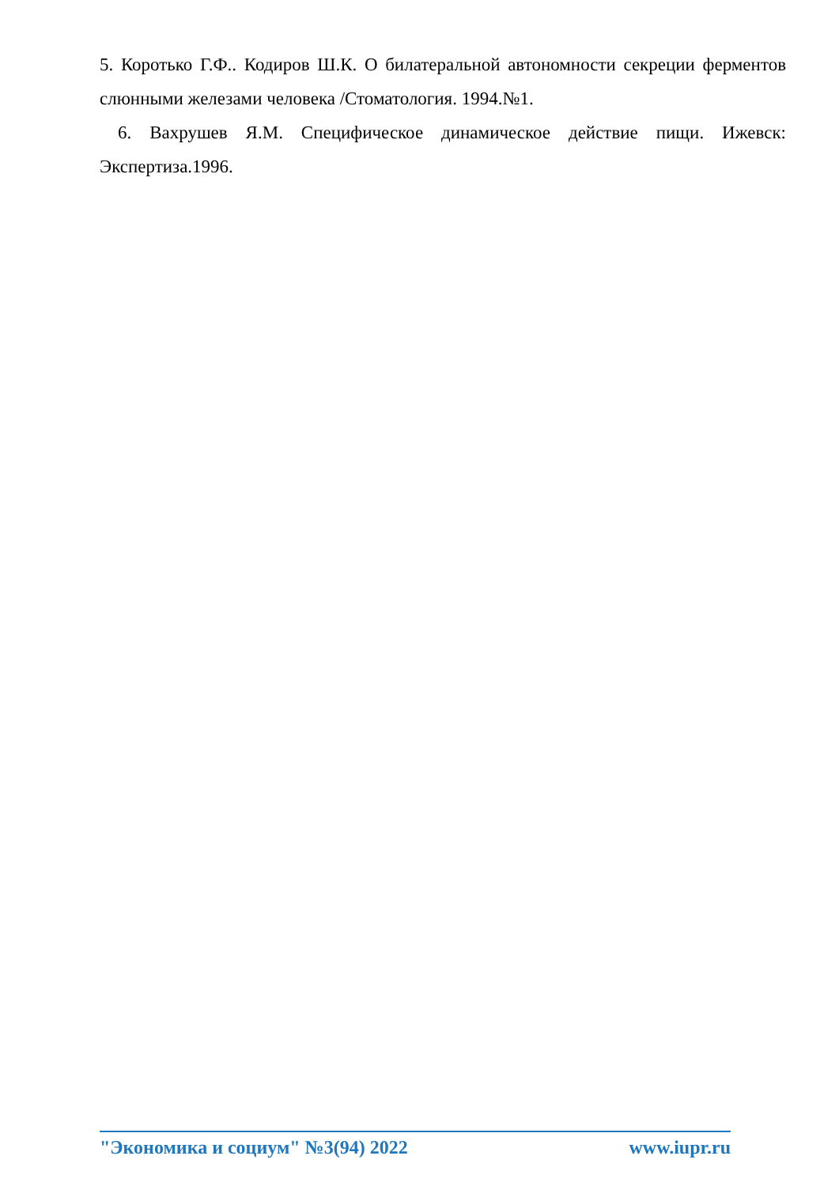5. Коротько Г.Ф.. Кодиров Ш.К. О билатеральной автономности секреции ферментов слюнными железами человека /Стоматология. 1994.№1.
6. Вахрушев Я.М. Специфическое динамическое действие пищи. Ижевск: Экспертиза.1996.
"Экономика и социум" №3(94) 2022 www.iupr.ru